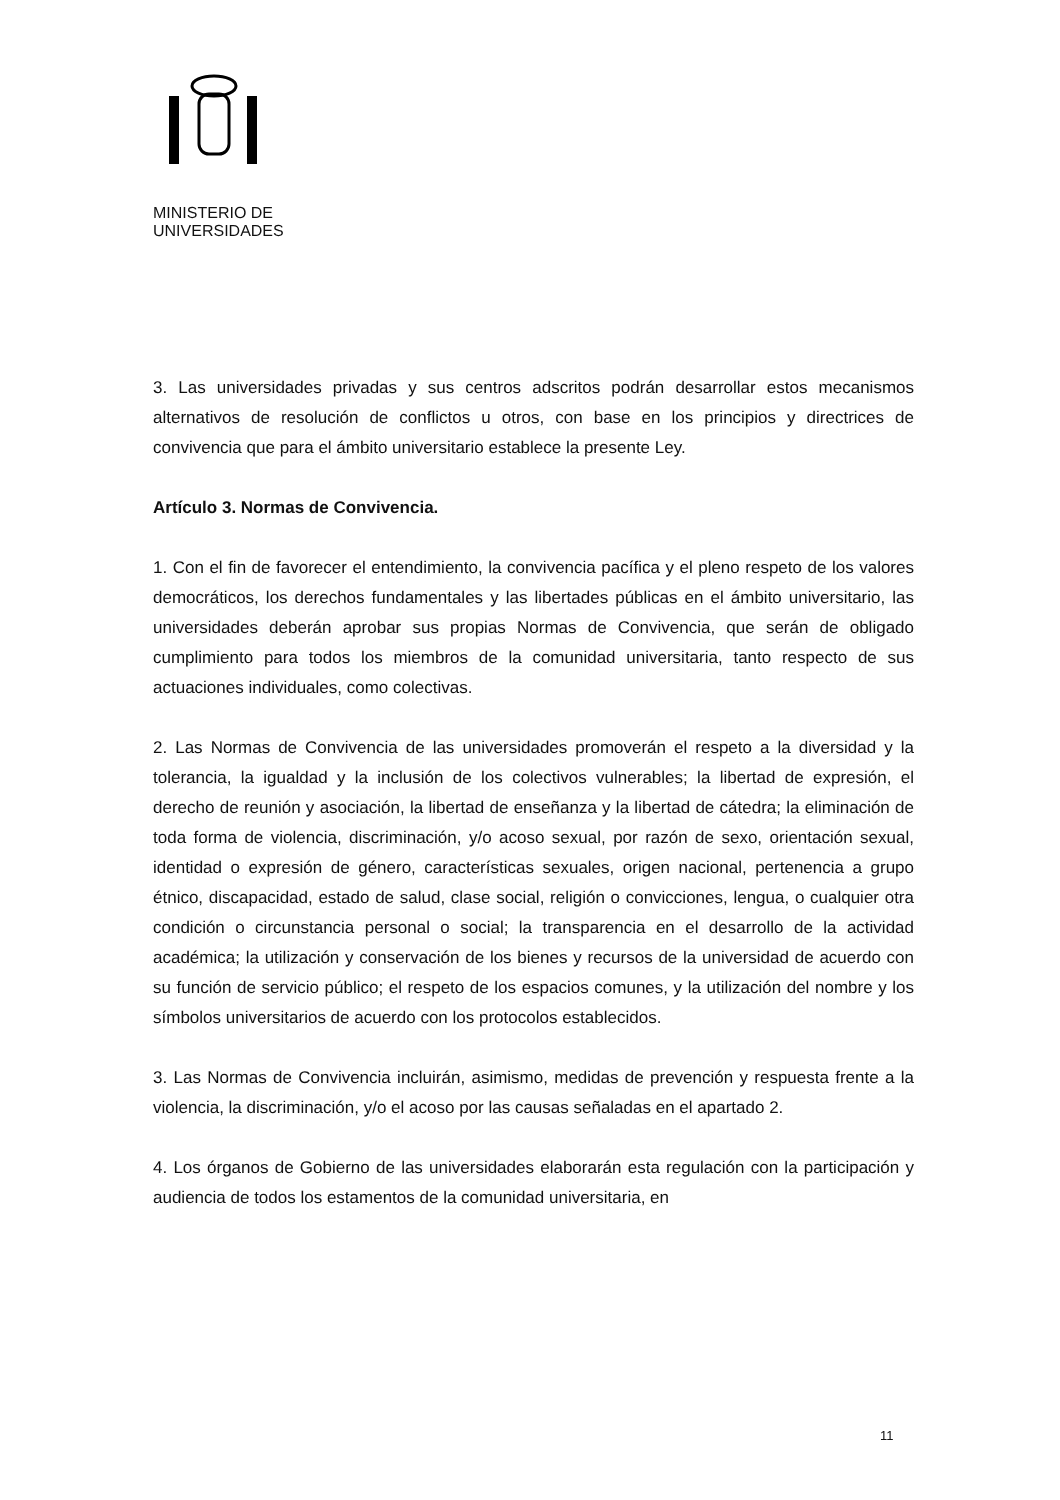MINISTERIO DE
UNIVERSIDADES
3. Las universidades privadas y sus centros adscritos podrán desarrollar estos mecanismos alternativos de resolución de conflictos u otros, con base en los principios y directrices de convivencia que para el ámbito universitario establece la presente Ley.
Artículo 3. Normas de Convivencia.
1. Con el fin de favorecer el entendimiento, la convivencia pacífica y el pleno respeto de los valores democráticos, los derechos fundamentales y las libertades públicas en el ámbito universitario, las universidades deberán aprobar sus propias Normas de Convivencia, que serán de obligado cumplimiento para todos los miembros de la comunidad universitaria, tanto respecto de sus actuaciones individuales, como colectivas.
2. Las Normas de Convivencia de las universidades promoverán el respeto a la diversidad y la tolerancia, la igualdad y la inclusión de los colectivos vulnerables; la libertad de expresión, el derecho de reunión y asociación, la libertad de enseñanza y la libertad de cátedra; la eliminación de toda forma de violencia, discriminación, y/o acoso sexual, por razón de sexo, orientación sexual, identidad o expresión de género, características sexuales, origen nacional, pertenencia a grupo étnico, discapacidad, estado de salud, clase social, religión o convicciones, lengua, o cualquier otra condición o circunstancia personal o social; la transparencia en el desarrollo de la actividad académica; la utilización y conservación de los bienes y recursos de la universidad de acuerdo con su función de servicio público; el respeto de los espacios comunes, y la utilización del nombre y los símbolos universitarios de acuerdo con los protocolos establecidos.
3. Las Normas de Convivencia incluirán, asimismo, medidas de prevención y respuesta frente a la violencia, la discriminación, y/o el acoso por las causas señaladas en el apartado 2.
4. Los órganos de Gobierno de las universidades elaborarán esta regulación con la participación y audiencia de todos los estamentos de la comunidad universitaria, en
11